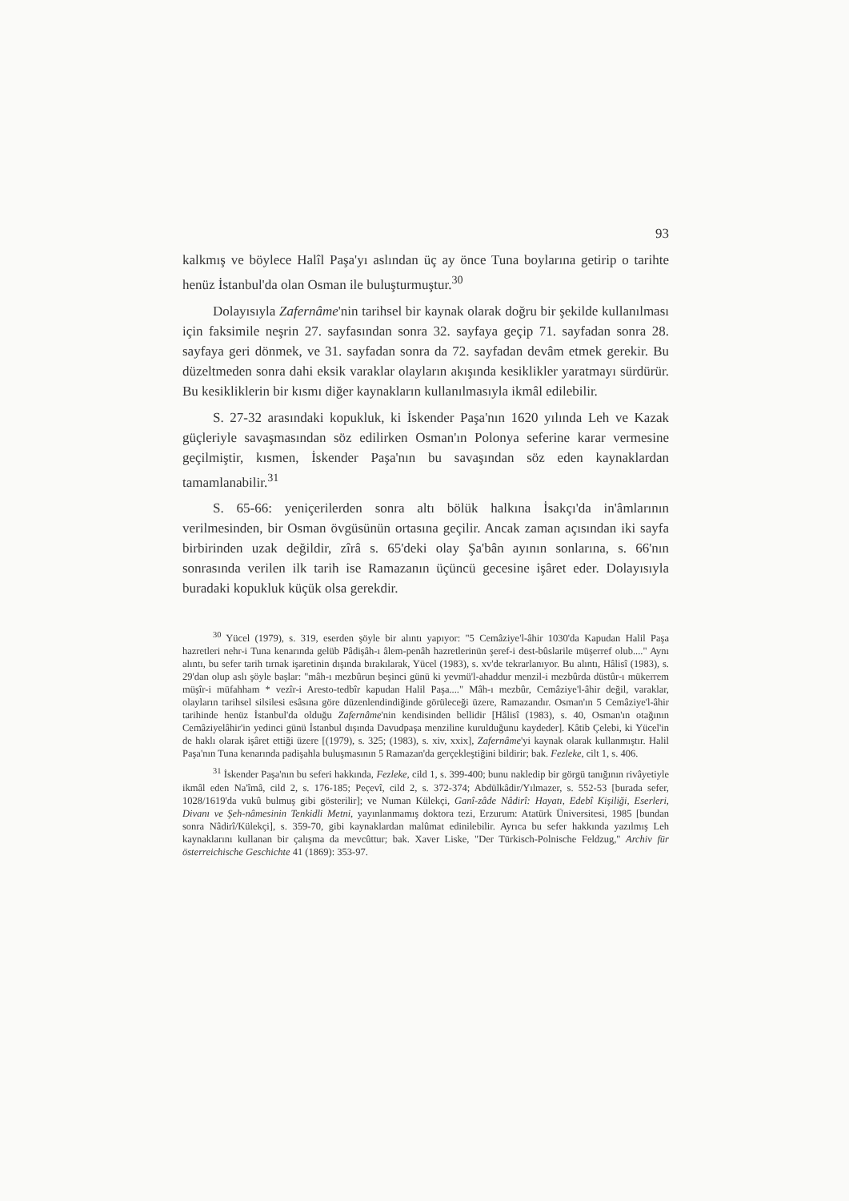93
kalkmış ve böylece Halîl Paşa'yı aslından üç ay önce Tuna boylarına getirip o tarihte henüz İstanbul'da olan Osman ile buluşturmuştur.<sup>30</sup>
Dolayısıyla Zafernâme'nin tarihsel bir kaynak olarak doğru bir şekilde kullanılması için faksimile neşrin 27. sayfasından sonra 32. sayfaya geçip 71. sayfadan sonra 28. sayfaya geri dönmek, ve 31. sayfadan sonra da 72. sayfadan devâm etmek gerekir. Bu düzeltmeden sonra dahi eksik varaklar olayların akışında kesiklikler yaratmayı sürdürür. Bu kesikliklerin bir kısmı diğer kaynakların kullanılmasıyla ikmâl edilebilir.
S. 27-32 arasındaki kopukluk, ki İskender Paşa'nın 1620 yılında Leh ve Kazak güçleriyle savaşmasından söz edilirken Osman'ın Polonya seferine karar vermesine geçilmiştir, kısmen, İskender Paşa'nın bu savaşından söz eden kaynaklardan tamamlanabilir.<sup>31</sup>
S. 65-66: yeniçerilerden sonra altı bölük halkına İsakçı'da in'âmlarının verilmesinden, bir Osman övgüsünün ortasına geçilir. Ancak zaman açısından iki sayfa birbirinden uzak değildir, zîrâ s. 65'deki olay Şa'bân ayının sonlarına, s. 66'nın sonrasında verilen ilk tarih ise Ramazanın üçüncü gecesine işâret eder. Dolayısıyla buradaki kopukluk küçük olsa gerekdir.
<sup>30</sup> Yücel (1979), s. 319, eserden şöyle bir alıntı yapıyor: "5 Cemâziye'l-âhir 1030'da Kapudan Halil Paşa hazretleri nehr-i Tuna kenarında gelüb Pâdişâh-ı âlem-penâh hazretlerinün şeref-i dest-bûslarile müşerref olub...." Aynı alıntı, bu sefer tarih tırnak işaretinin dışında bırakılarak, Yücel (1983), s. xv'de tekrarlanıyor. Bu alıntı, Hâlisî (1983), s. 29'dan olup aslı şöyle başlar: "mâh-ı mezbûrun beşinci günü ki yevmü'l-ahaddur menzil-i mezbûrda düstûr-ı mükerrem müşîr-i müfahham * vezîr-i Aresto-tedbîr kapudan Halil Paşa...." Mâh-ı mezbûr, Cemâziye'l-âhir değil, varaklar, olayların tarihsel silsilesi esâsına göre düzenlendindiğinde görüleceği üzere, Ramazandır. Osman'ın 5 Cemâziye'l-âhir tarihinde henüz İstanbul'da olduğu Zafernâme'nin kendisinden bellidir [Hâlisî (1983), s. 40, Osman'ın otağının Cemâziyelâhir'in yedinci günü İstanbul dışında Davudpaşa menziline kurulduğunu kaydeder]. Kâtib Çelebi, ki Yücel'in de haklı olarak işâret ettiği üzere [(1979), s. 325; (1983), s. xiv, xxix], Zafernâme'yi kaynak olarak kullanmıştır. Halil Paşa'nın Tuna kenarında padişahla buluşmasının 5 Ramazan'da gerçekleştiğini bildirir; bak. Fezleke, cilt 1, s. 406.
<sup>31</sup> İskender Paşa'nın bu seferi hakkında, Fezleke, cild 1, s. 399-400; bunu nakledip bir görgü tanığının rivâyetiyle ikmâl eden Na'îmâ, cild 2, s. 176-185; Peçevî, cild 2, s. 372-374; Abdülkâdir/Yılmazer, s. 552-53 [burada sefer, 1028/1619'da vukû bulmuş gibi gösterilir]; ve Numan Külekçi, Ganî-zâde Nâdirî: Hayatı, Edebî Kişiliği, Eserleri, Divanı ve Şeh-nâmesinin Tenkidli Metni, yayınlanmamış doktora tezi, Erzurum: Atatürk Üniversitesi, 1985 [bundan sonra Nâdirî/Külekçi], s. 359-70, gibi kaynaklardan malûmat edinilebilir. Ayrıca bu sefer hakkında yazılmış Leh kaynaklarını kullanan bir çalışma da mevcûttur; bak. Xaver Liske, "Der Türkisch-Polnische Feldzug," Archiv für österreichische Geschichte 41 (1869): 353-97.